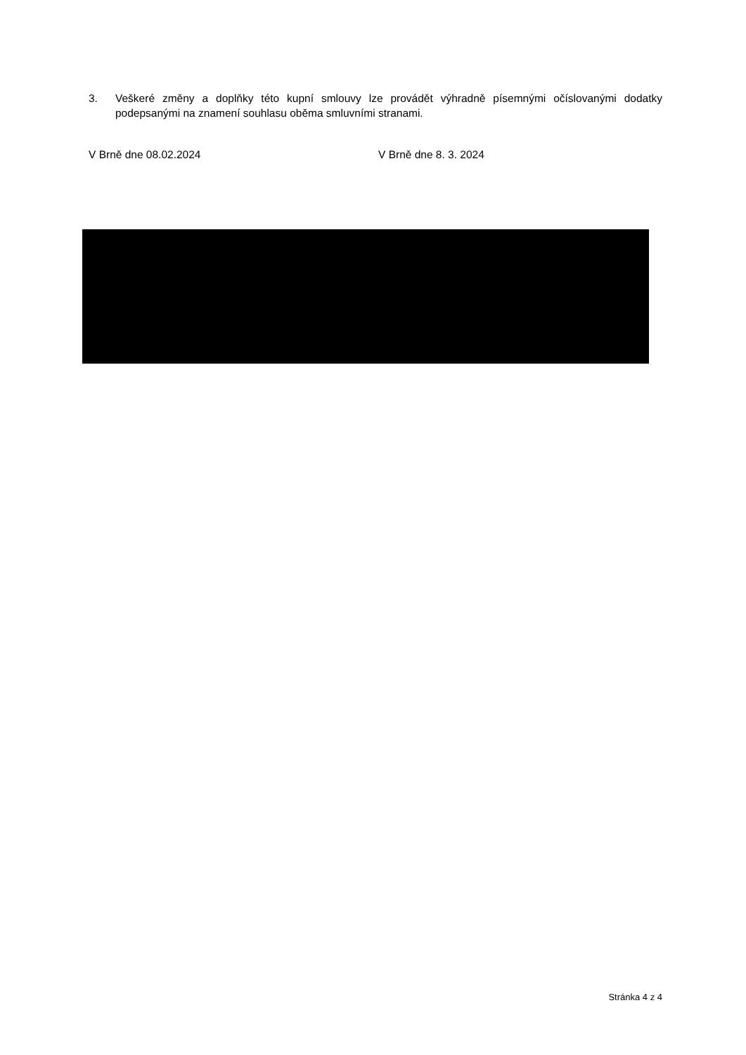3. Veškeré změny a doplňky této kupní smlouvy lze provádět výhradně písemnými očíslovanými dodatky podepsanými na znamení souhlasu oběma smluvními stranami.
V Brně dne 08.02.2024 V Brně dne 8. 3. 2024
Stránka 4 z 4